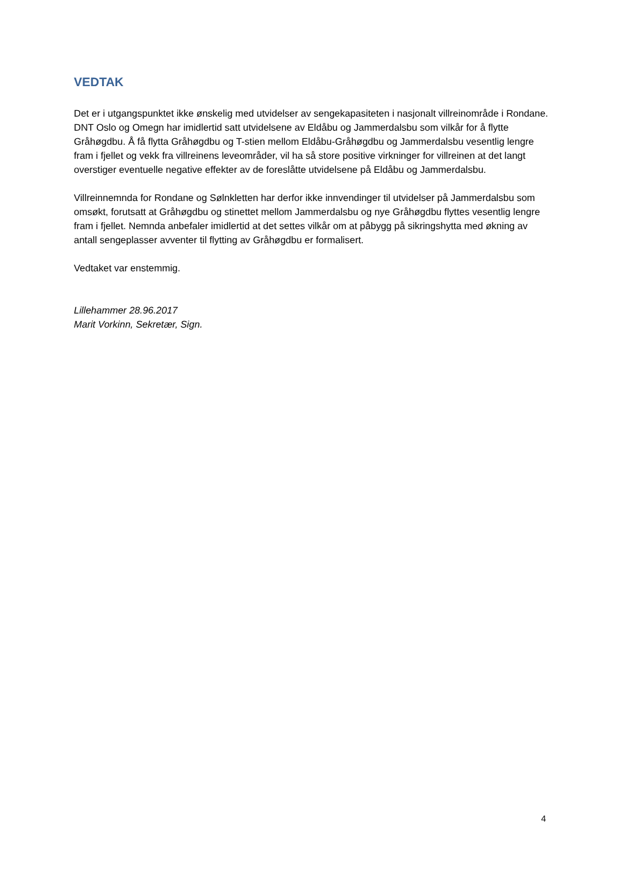VEDTAK
Det er i utgangspunktet ikke ønskelig med utvidelser av sengekapasiteten i nasjonalt villreinområde i Rondane. DNT Oslo og Omegn har imidlertid satt utvidelsene av Eldåbu og Jammerdalsbu som vilkår for å flytte Gråhøgdbu. Å få flytta Gråhøgdbu og T-stien mellom Eldåbu-Gråhøgdbu og Jammerdalsbu vesentlig lengre fram i fjellet og vekk fra villreinens leveområder, vil ha så store positive virkninger for villreinen at det langt overstiger eventuelle negative effekter av de foreslåtte utvidelsene på Eldåbu og Jammerdalsbu.
Villreinnemnda for Rondane og Sølnkletten har derfor ikke innvendinger til utvidelser på Jammerdalsbu som omsøkt, forutsatt at Gråhøgdbu og stinettet mellom Jammerdalsbu og nye Gråhøgdbu flyttes vesentlig lengre fram i fjellet. Nemnda anbefaler imidlertid at det settes vilkår om at påbygg på sikringshytta med økning av antall sengeplasser avventer til flytting av Gråhøgdbu er formalisert.
Vedtaket var enstemmig.
Lillehammer 28.96.2017
Marit Vorkinn, Sekretær, Sign.
4